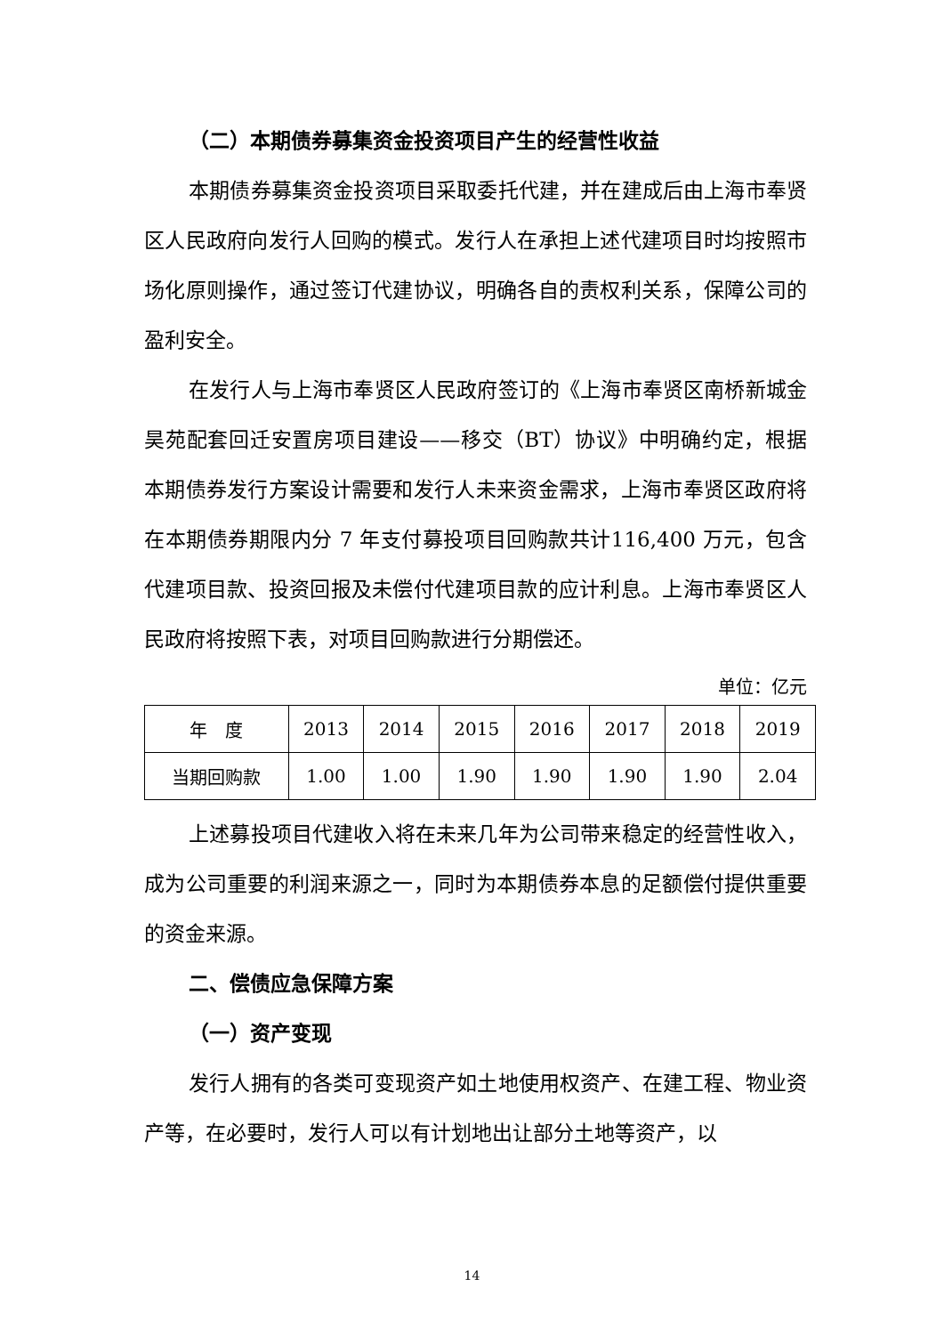（二）本期债券募集资金投资项目产生的经营性收益
本期债券募集资金投资项目采取委托代建，并在建成后由上海市奉贤区人民政府向发行人回购的模式。发行人在承担上述代建项目时均按照市场化原则操作，通过签订代建协议，明确各自的责权利关系，保障公司的盈利安全。
在发行人与上海市奉贤区人民政府签订的《上海市奉贤区南桥新城金昊苑配套回迁安置房项目建设——移交（BT）协议》中明确约定，根据本期债券发行方案设计需要和发行人未来资金需求，上海市奉贤区政府将在本期债券期限内分 7 年支付募投项目回购款共计116,400 万元，包含代建项目款、投资回报及未偿付代建项目款的应计利息。上海市奉贤区人民政府将按照下表，对项目回购款进行分期偿还。
单位：亿元
| 年 度 | 2013 | 2014 | 2015 | 2016 | 2017 | 2018 | 2019 |
| --- | --- | --- | --- | --- | --- | --- | --- |
| 当期回购款 | 1.00 | 1.00 | 1.90 | 1.90 | 1.90 | 1.90 | 2.04 |
上述募投项目代建收入将在未来几年为公司带来稳定的经营性收入，成为公司重要的利润来源之一，同时为本期债券本息的足额偿付提供重要的资金来源。
二、偿债应急保障方案
（一）资产变现
发行人拥有的各类可变现资产如土地使用权资产、在建工程、物业资产等，在必要时，发行人可以有计划地出让部分土地等资产，以
14